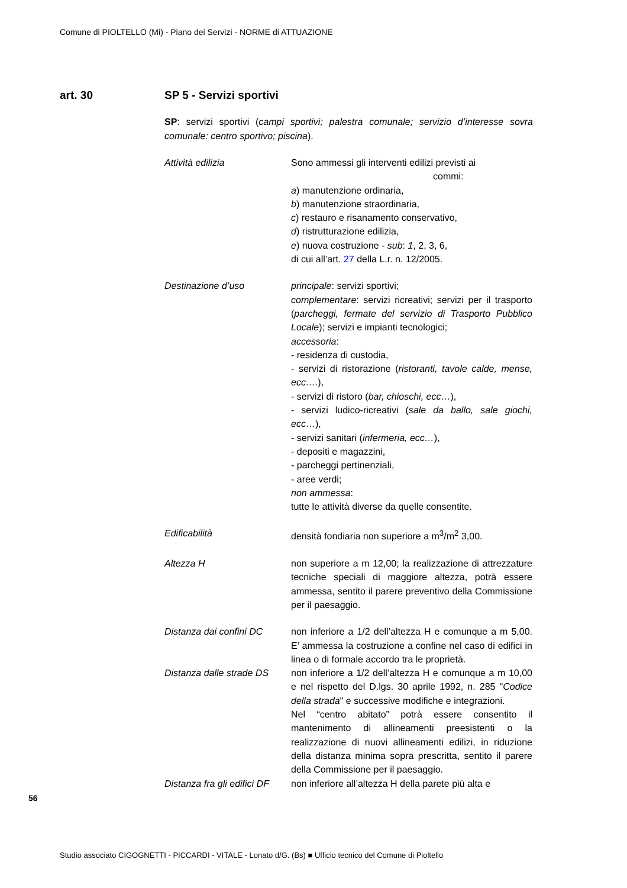Comune di PIOLTELLO (Mi) - Piano dei Servizi - NORME di ATTUAZIONE
art. 30 SP 5 - Servizi sportivi
SP: servizi sportivi (campi sportivi; palestra comunale; servizio d’interesse sovra comunale: centro sportivo; piscina).
Attività edilizia Sono ammessi gli interventi edilizi previsti ai
commi:
a) manutenzione ordinaria,
b) manutenzione straordinaria,
c) restauro e risanamento conservativo,
d) ristrutturazione edilizia,
e) nuova costruzione - sub: 1, 2, 3, 6,
di cui all’art. 27 della L.r. n. 12/2005.
Destinazione d’uso principale: servizi sportivi;
complementare: servizi ricreativi; servizi per il trasporto (parcheggi, fermate del servizio di Trasporto Pubblico Locale); servizi e impianti tecnologici;
accessoria:
- residenza di custodia,
- servizi di ristorazione (ristoranti, tavole calde, mense, ecc….),
- servizi di ristoro (bar, chioschi, ecc…),
- servizi ludico-ricreativi (sale da ballo, sale giochi, ecc…),
- servizi sanitari (infermeria, ecc…),
- depositi e magazzini,
- parcheggi pertinenziali,
- aree verdi;
non ammessa:
tutte le attività diverse da quelle consentite.
Edificabilità densità fondiaria non superiore a m<sup>3</sup>/m<sup>2</sup> 3,00.
Altezza H non superiore a m 12,00; la realizzazione di attrezzature tecniche speciali di maggiore altezza, potrà essere ammessa, sentito il parere preventivo della Commissione per il paesaggio.
Distanza dai confini DC
non inferiore a 1/2 dell’altezza H e comunque a m 5,00. E’ ammessa la costruzione a confine nel caso di edifici in linea o di formale accordo tra le proprietà.
Distanza dalle strade DS
non inferiore a 1/2 dell’altezza H e comunque a m 10,00 e nel rispetto del D.lgs. 30 aprile 1992, n. 285 "Codice della strada" e successive modifiche e integrazioni.
Nel “centro abitato” potrà essere consentito il mantenimento di allineamenti preesistenti o la realizzazione di nuovi allineamenti edilizi, in riduzione della distanza minima sopra prescritta, sentito il parere della Commissione per il paesaggio.
Distanza fra gli edifici DF
non inferiore all’altezza H della parete più alta e
56
Studio associato CIGOGNETTI - PICCARDI - VITALE - Lonato d/G. (Bs) ■ Ufficio tecnico del Comune di Pioltello